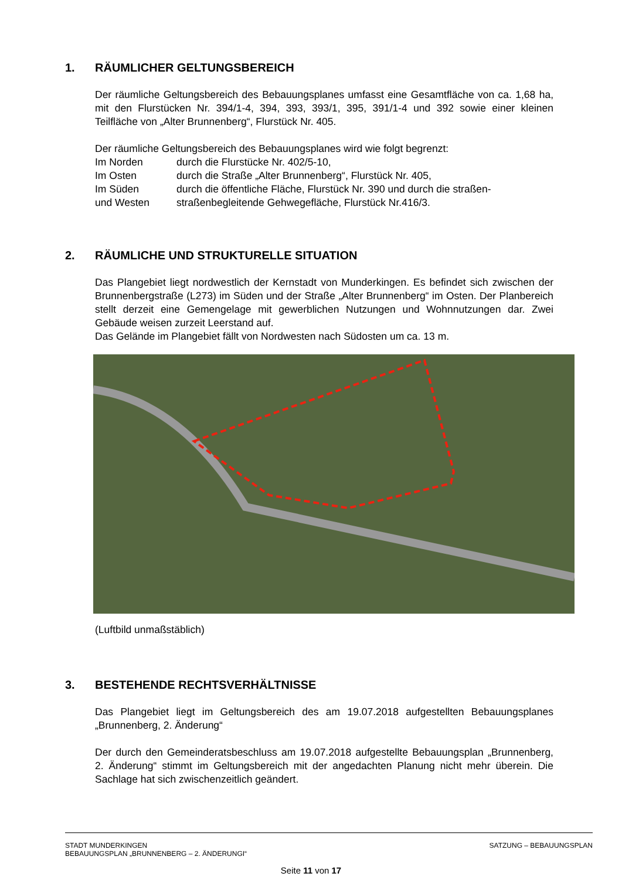1. RÄUMLICHER GELTUNGSBEREICH
Der räumliche Geltungsbereich des Bebauungsplanes umfasst eine Gesamtfläche von ca. 1,68 ha, mit den Flurstücken Nr. 394/1-4, 394, 393, 393/1, 395, 391/1-4 und 392 sowie einer kleinen Teilfläche von „Alter Brunnenberg“, Flurstück Nr. 405.
Der räumliche Geltungsbereich des Bebauungsplanes wird wie folgt begrenzt:
Im Norden durch die Flurstücke Nr. 402/5-10,
Im Osten durch die Straße „Alter Brunnenberg“, Flurstück Nr. 405,
Im Süden durch die öffentliche Fläche, Flurstück Nr. 390 und durch die straßen-
und Westen straßenbegleitende Gehwegefläche, Flurstück Nr.416/3.
2. RÄUMLICHE UND STRUKTURELLE SITUATION
Das Plangebiet liegt nordwestlich der Kernstadt von Munderkingen. Es befindet sich zwischen der Brunnenbergstraße (L273) im Süden und der Straße „Alter Brunnenberg“ im Osten. Der Planbereich stellt derzeit eine Gemengelage mit gewerblichen Nutzungen und Wohnnutzungen dar. Zwei Gebäude weisen zurzeit Leerstand auf.
Das Gelände im Plangebiet fällt von Nordwesten nach Südosten um ca. 13 m.
(Luftbild unmaßstäblich)
3. BESTEHENDE RECHTSVERHÄLTNISSE
Das Plangebiet liegt im Geltungsbereich des am 19.07.2018 aufgestellten Bebauungsplanes „Brunnenberg, 2. Änderung“
Der durch den Gemeinderatsbeschluss am 19.07.2018 aufgestellte Bebauungsplan „Brunnenberg, 2. Änderung“ stimmt im Geltungsbereich mit der angedachten Planung nicht mehr überein. Die Sachlage hat sich zwischenzeitlich geändert.
STADT MUNDERKINGEN
BEBAUUNGSPLAN „BRUNNENBERG – 2. ÄNDERUNGI“
SATZUNG – BEBAUUNGSPLAN
Seite 11 von 17